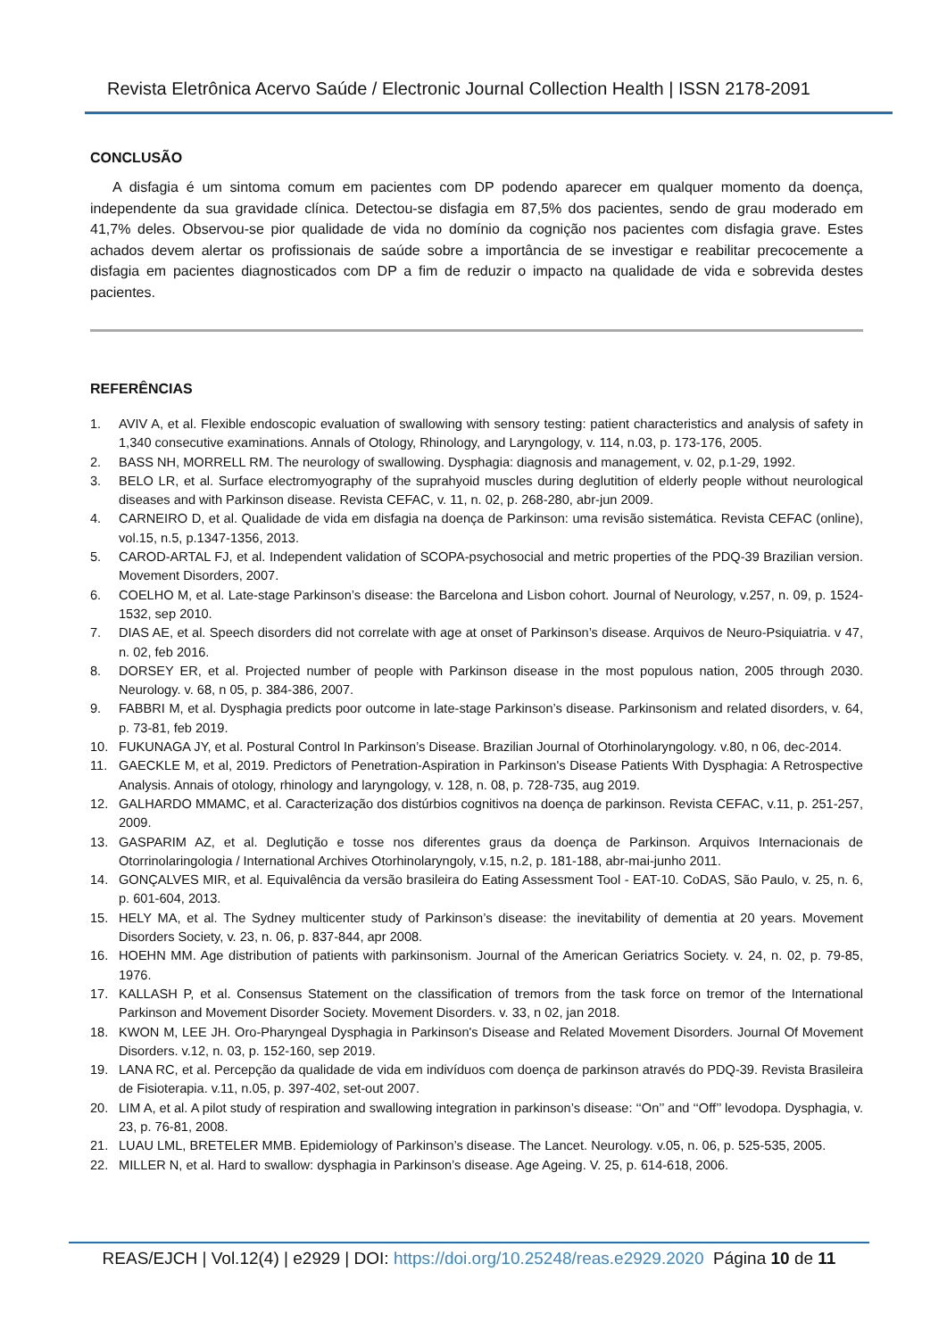Revista Eletrônica Acervo Saúde / Electronic Journal Collection Health | ISSN 2178-2091
CONCLUSÃO
A disfagia é um sintoma comum em pacientes com DP podendo aparecer em qualquer momento da doença, independente da sua gravidade clínica. Detectou-se disfagia em 87,5% dos pacientes, sendo de grau moderado em 41,7% deles. Observou-se pior qualidade de vida no domínio da cognição nos pacientes com disfagia grave. Estes achados devem alertar os profissionais de saúde sobre a importância de se investigar e reabilitar precocemente a disfagia em pacientes diagnosticados com DP a fim de reduzir o impacto na qualidade de vida e sobrevida destes pacientes.
REFERÊNCIAS
1. AVIV A, et al. Flexible endoscopic evaluation of swallowing with sensory testing: patient characteristics and analysis of safety in 1,340 consecutive examinations. Annals of Otology, Rhinology, and Laryngology, v. 114, n.03, p. 173-176, 2005.
2. BASS NH, MORRELL RM. The neurology of swallowing. Dysphagia: diagnosis and management, v. 02, p.1-29, 1992.
3. BELO LR, et al. Surface electromyography of the suprahyoid muscles during deglutition of elderly people without neurological diseases and with Parkinson disease. Revista CEFAC, v. 11, n. 02, p. 268-280, abr-jun 2009.
4. CARNEIRO D, et al. Qualidade de vida em disfagia na doença de Parkinson: uma revisão sistemática. Revista CEFAC (online), vol.15, n.5, p.1347-1356, 2013.
5. CAROD-ARTAL FJ, et al. Independent validation of SCOPA-psychosocial and metric properties of the PDQ-39 Brazilian version. Movement Disorders, 2007.
6. COELHO M, et al. Late-stage Parkinson’s disease: the Barcelona and Lisbon cohort. Journal of Neurology, v.257, n. 09, p. 1524-1532, sep 2010.
7. DIAS AE, et al. Speech disorders did not correlate with age at onset of Parkinson’s disease. Arquivos de Neuro-Psiquiatria. v 47, n. 02, feb 2016.
8. DORSEY ER, et al. Projected number of people with Parkinson disease in the most populous nation, 2005 through 2030. Neurology. v. 68, n 05, p. 384-386, 2007.
9. FABBRI M, et al. Dysphagia predicts poor outcome in late-stage Parkinson’s disease. Parkinsonism and related disorders, v. 64, p. 73-81, feb 2019.
10. FUKUNAGA JY, et al. Postural Control In Parkinson’s Disease. Brazilian Journal of Otorhinolaryngology. v.80, n 06, dec-2014.
11. GAECKLE M, et al, 2019. Predictors of Penetration-Aspiration in Parkinson's Disease Patients With Dysphagia: A Retrospective Analysis. Annais of otology, rhinology and laryngology, v. 128, n. 08, p. 728-735, aug 2019.
12. GALHARDO MMAMC, et al. Caracterização dos distúrbios cognitivos na doença de parkinson. Revista CEFAC, v.11, p. 251-257, 2009.
13. GASPARIM AZ, et al. Deglutição e tosse nos diferentes graus da doença de Parkinson. Arquivos Internacionais de Otorrinolaringologia / International Archives Otorhinolaryngoly, v.15, n.2, p. 181-188, abr-mai-junho 2011.
14. GONÇALVES MIR, et al. Equivalência da versão brasileira do Eating Assessment Tool - EAT-10. CoDAS, São Paulo, v. 25, n. 6, p. 601-604, 2013.
15. HELY MA, et al. The Sydney multicenter study of Parkinson’s disease: the inevitability of dementia at 20 years. Movement Disorders Society, v. 23, n. 06, p. 837-844, apr 2008.
16. HOEHN MM. Age distribution of patients with parkinsonism. Journal of the American Geriatrics Society. v. 24, n. 02, p. 79-85, 1976.
17. KALLASH P, et al. Consensus Statement on the classification of tremors from the task force on tremor of the International Parkinson and Movement Disorder Society. Movement Disorders. v. 33, n 02, jan 2018.
18. KWON M, LEE JH. Oro-Pharyngeal Dysphagia in Parkinson's Disease and Related Movement Disorders. Journal Of Movement Disorders. v.12, n. 03, p. 152-160, sep 2019.
19. LANA RC, et al. Percepção da qualidade de vida em indivíduos com doença de parkinson através do PDQ-39. Revista Brasileira de Fisioterapia. v.11, n.05, p. 397-402, set-out 2007.
20. LIM A, et al. A pilot study of respiration and swallowing integration in parkinson’s disease: ‘‘On’’ and ‘‘Off’’ levodopa. Dysphagia, v. 23, p. 76-81, 2008.
21. LUAU LML, BRETELER MMB. Epidemiology of Parkinson’s disease. The Lancet. Neurology. v.05, n. 06, p. 525-535, 2005.
22. MILLER N, et al. Hard to swallow: dysphagia in Parkinson’s disease. Age Ageing. V. 25, p. 614-618, 2006.
REAS/EJCH | Vol.12(4) | e2929 | DOI: https://doi.org/10.25248/reas.e2929.2020 Página 10 de 11